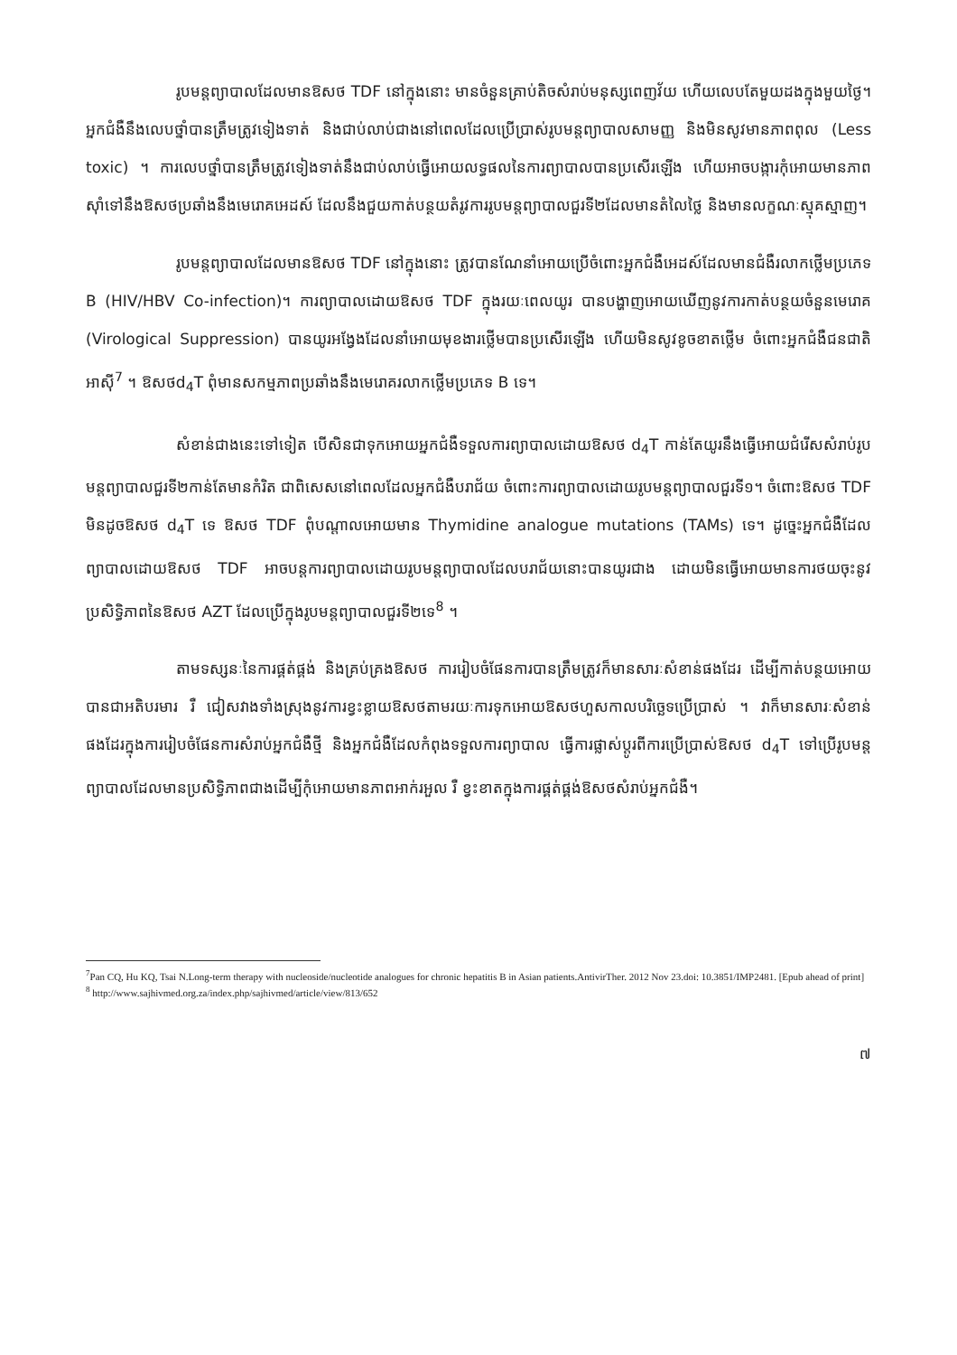រូបមន្តព្យាបាលដែលមានឱសថ TDF នៅក្នុងនោះ មានចំនួនគ្រាប់តិចសំរាប់មនុស្សពេញវ័យ ហើយលេបតែមួយដងក្នុងមួយថ្ងៃ។ អ្នកជំងឺនឹងលេបថ្នាំបានត្រឹមត្រូវទៀងទាត់ និងជាប់លាប់ជាងនៅពេលដែលប្រើប្រាស់រូបមន្តព្យាបាលសាមញ្ញ និងមិនសូវមានភាពពុល (Less toxic) ។ ការលេបថ្នាំបានត្រឹមត្រូវទៀងទាត់នឹងជាប់លាប់ធ្វើអោយលទ្ធផលនៃការព្យាបាលបានប្រសើរឡើង ហើយអាចបង្ការកុំអោយមានភាពស៊ាំទៅនឹងឱសថប្រឆាំងនឹងមេរោគអេដស៍ ដែលនឹងជួយកាត់បន្ថយតំរូវការរូបមន្តព្យាបាលជួរទី២ដែលមានតំលៃថ្លៃ និងមានលក្ខណៈស្មុគស្មាញ។
រូបមន្តព្យាបាលដែលមានឱសថ TDF នៅក្នុងនោះ ត្រូវបានណែនាំអោយប្រើចំពោះអ្នកជំងឺអេដស៍ដែលមានជំងឺរលាកថ្លើមប្រភេទ B (HIV/HBV Co-infection)។ ការព្យាបាលដោយឱសថ TDF ក្នុងរយៈពេលយូរ បានបង្ហាញអោយឃើញនូវការកាត់បន្ថយចំនួនមេរោគ (Virological Suppression) បានយូរអង្វែងដែលនាំអោយមុខងារថ្លើមបានប្រសើរឡើង ហើយមិនសូវខូចខាតថ្លើម ចំពោះអ្នកជំងឺជនជាតិអាស៊ី<sup>7</sup> ។ ឱសថd<sub>4</sub>T ពុំមានសកម្មភាពប្រឆាំងនឹងមេរោគរលាកថ្លើមប្រភេទ B ទេ។
សំខាន់ជាងនេះទៅទៀត បើសិនជាទុកអោយអ្នកជំងឺទទួលការព្យាបាលដោយឱសថ d<sub>4</sub>T កាន់តែយូរនឹងធ្វើអោយជំរើសសំរាប់រូបមន្តព្យាបាលជួរទី២កាន់តែមានកំរិត ជាពិសេសនៅពេលដែលអ្នកជំងឺបរាជ័យ ចំពោះការព្យាបាលដោយរូបមន្តព្យាបាលជួរទី១។ ចំពោះឱសថ TDF មិនដូចឱសថ d<sub>4</sub>T ទេ ឱសថ TDF ពុំបណ្តាលអោយមាន Thymidine analogue mutations (TAMs) ទេ។ ដូច្នេះអ្នកជំងឺដែលព្យាបាលដោយឱសថ TDF អាចបន្តការព្យាបាលដោយរូបមន្តព្យាបាលដែលបរាជ័យនោះបានយូរជាង ដោយមិនធ្វើអោយមានការថយចុះនូវប្រសិទ្ធិភាពនៃឱសថ AZT ដែលប្រើក្នុងរូបមន្តព្យាបាលជួរទី២ទេ<sup>8</sup> ។
តាមទស្សនៈនៃការផ្គត់ផ្គង់ និងគ្រប់គ្រងឱសថ ការរៀបចំផែនការបានត្រឹមត្រូវក៏មានសារៈសំខាន់ផងដែរ ដើម្បីកាត់បន្ថយអោយបានជាអតិបរមារ រឺ ជៀសវាងទាំងស្រុងនូវការខ្វះខ្លាយឱសថតាមរយៈការទុកអោយឱសថហួសកាលបរិច្ឆេទប្រើប្រាស់ ។ វាក៏មានសារៈសំខាន់ផងដែរក្នុងការរៀបចំផែនការសំរាប់អ្នកជំងឺថ្មី និងអ្នកជំងឺដែលកំពុងទទួលការព្យាបាល ធ្វើការផ្លាស់ប្តូរពីការប្រើប្រាស់ឱសថ d<sub>4</sub>T ទៅប្រើរូបមន្តព្យាបាលដែលមានប្រសិទ្ធិភាពជាងដើម្បីកុំអោយមានភាពអាក់រអួល រឺ ខ្វះខាតក្នុងការផ្គត់ផ្គង់ឱសថសំរាប់អ្នកជំងឺ។
<sup>7</sup> Pan CQ, Hu KQ, Tsai N.Long-term therapy with nucleoside/nucleotide analogues for chronic hepatitis B in Asian patients.AntivirTher. 2012 Nov 23.doi: 10.3851/IMP2481. [Epub ahead of print]
<sup>8</sup> http://www.sajhivmed.org.za/index.php/sajhivmed/article/view/813/652
៧